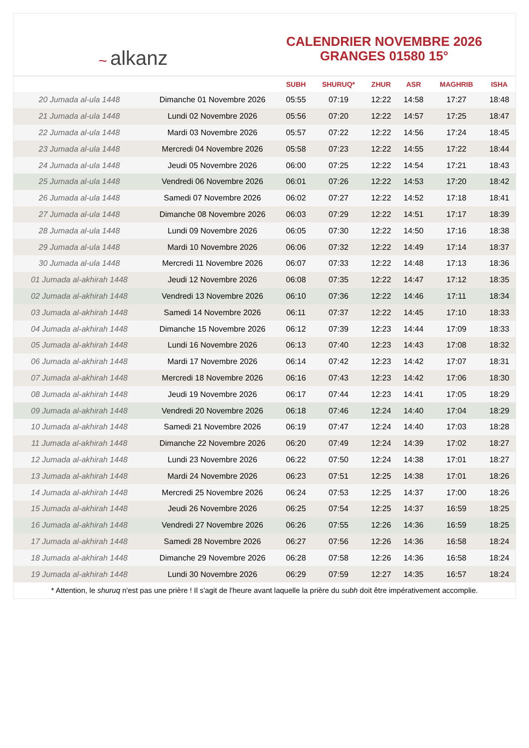~ alkanz
CALENDRIER NOVEMBRE 2026
GRANGES 01580 15°
| | | SUBH | SHURUQ* | ZHUR | ASR | MAGHRIB | ISHA |
| --- | --- | --- | --- | --- | --- | --- | --- |
| 20 Jumada al-ula 1448 | Dimanche 01 Novembre 2026 | 05:55 | 07:19 | 12:22 | 14:58 | 17:27 | 18:48 |
| 21 Jumada al-ula 1448 | Lundi 02 Novembre 2026 | 05:56 | 07:20 | 12:22 | 14:57 | 17:25 | 18:47 |
| 22 Jumada al-ula 1448 | Mardi 03 Novembre 2026 | 05:57 | 07:22 | 12:22 | 14:56 | 17:24 | 18:45 |
| 23 Jumada al-ula 1448 | Mercredi 04 Novembre 2026 | 05:58 | 07:23 | 12:22 | 14:55 | 17:22 | 18:44 |
| 24 Jumada al-ula 1448 | Jeudi 05 Novembre 2026 | 06:00 | 07:25 | 12:22 | 14:54 | 17:21 | 18:43 |
| 25 Jumada al-ula 1448 | Vendredi 06 Novembre 2026 | 06:01 | 07:26 | 12:22 | 14:53 | 17:20 | 18:42 |
| 26 Jumada al-ula 1448 | Samedi 07 Novembre 2026 | 06:02 | 07:27 | 12:22 | 14:52 | 17:18 | 18:41 |
| 27 Jumada al-ula 1448 | Dimanche 08 Novembre 2026 | 06:03 | 07:29 | 12:22 | 14:51 | 17:17 | 18:39 |
| 28 Jumada al-ula 1448 | Lundi 09 Novembre 2026 | 06:05 | 07:30 | 12:22 | 14:50 | 17:16 | 18:38 |
| 29 Jumada al-ula 1448 | Mardi 10 Novembre 2026 | 06:06 | 07:32 | 12:22 | 14:49 | 17:14 | 18:37 |
| 30 Jumada al-ula 1448 | Mercredi 11 Novembre 2026 | 06:07 | 07:33 | 12:22 | 14:48 | 17:13 | 18:36 |
| 01 Jumada al-akhirah 1448 | Jeudi 12 Novembre 2026 | 06:08 | 07:35 | 12:22 | 14:47 | 17:12 | 18:35 |
| 02 Jumada al-akhirah 1448 | Vendredi 13 Novembre 2026 | 06:10 | 07:36 | 12:22 | 14:46 | 17:11 | 18:34 |
| 03 Jumada al-akhirah 1448 | Samedi 14 Novembre 2026 | 06:11 | 07:37 | 12:22 | 14:45 | 17:10 | 18:33 |
| 04 Jumada al-akhirah 1448 | Dimanche 15 Novembre 2026 | 06:12 | 07:39 | 12:23 | 14:44 | 17:09 | 18:33 |
| 05 Jumada al-akhirah 1448 | Lundi 16 Novembre 2026 | 06:13 | 07:40 | 12:23 | 14:43 | 17:08 | 18:32 |
| 06 Jumada al-akhirah 1448 | Mardi 17 Novembre 2026 | 06:14 | 07:42 | 12:23 | 14:42 | 17:07 | 18:31 |
| 07 Jumada al-akhirah 1448 | Mercredi 18 Novembre 2026 | 06:16 | 07:43 | 12:23 | 14:42 | 17:06 | 18:30 |
| 08 Jumada al-akhirah 1448 | Jeudi 19 Novembre 2026 | 06:17 | 07:44 | 12:23 | 14:41 | 17:05 | 18:29 |
| 09 Jumada al-akhirah 1448 | Vendredi 20 Novembre 2026 | 06:18 | 07:46 | 12:24 | 14:40 | 17:04 | 18:29 |
| 10 Jumada al-akhirah 1448 | Samedi 21 Novembre 2026 | 06:19 | 07:47 | 12:24 | 14:40 | 17:03 | 18:28 |
| 11 Jumada al-akhirah 1448 | Dimanche 22 Novembre 2026 | 06:20 | 07:49 | 12:24 | 14:39 | 17:02 | 18:27 |
| 12 Jumada al-akhirah 1448 | Lundi 23 Novembre 2026 | 06:22 | 07:50 | 12:24 | 14:38 | 17:01 | 18:27 |
| 13 Jumada al-akhirah 1448 | Mardi 24 Novembre 2026 | 06:23 | 07:51 | 12:25 | 14:38 | 17:01 | 18:26 |
| 14 Jumada al-akhirah 1448 | Mercredi 25 Novembre 2026 | 06:24 | 07:53 | 12:25 | 14:37 | 17:00 | 18:26 |
| 15 Jumada al-akhirah 1448 | Jeudi 26 Novembre 2026 | 06:25 | 07:54 | 12:25 | 14:37 | 16:59 | 18:25 |
| 16 Jumada al-akhirah 1448 | Vendredi 27 Novembre 2026 | 06:26 | 07:55 | 12:26 | 14:36 | 16:59 | 18:25 |
| 17 Jumada al-akhirah 1448 | Samedi 28 Novembre 2026 | 06:27 | 07:56 | 12:26 | 14:36 | 16:58 | 18:24 |
| 18 Jumada al-akhirah 1448 | Dimanche 29 Novembre 2026 | 06:28 | 07:58 | 12:26 | 14:36 | 16:58 | 18:24 |
| 19 Jumada al-akhirah 1448 | Lundi 30 Novembre 2026 | 06:29 | 07:59 | 12:27 | 14:35 | 16:57 | 18:24 |
* Attention, le shuruq n'est pas une prière ! Il s'agit de l'heure avant laquelle la prière du subh doit être impérativement accomplie.